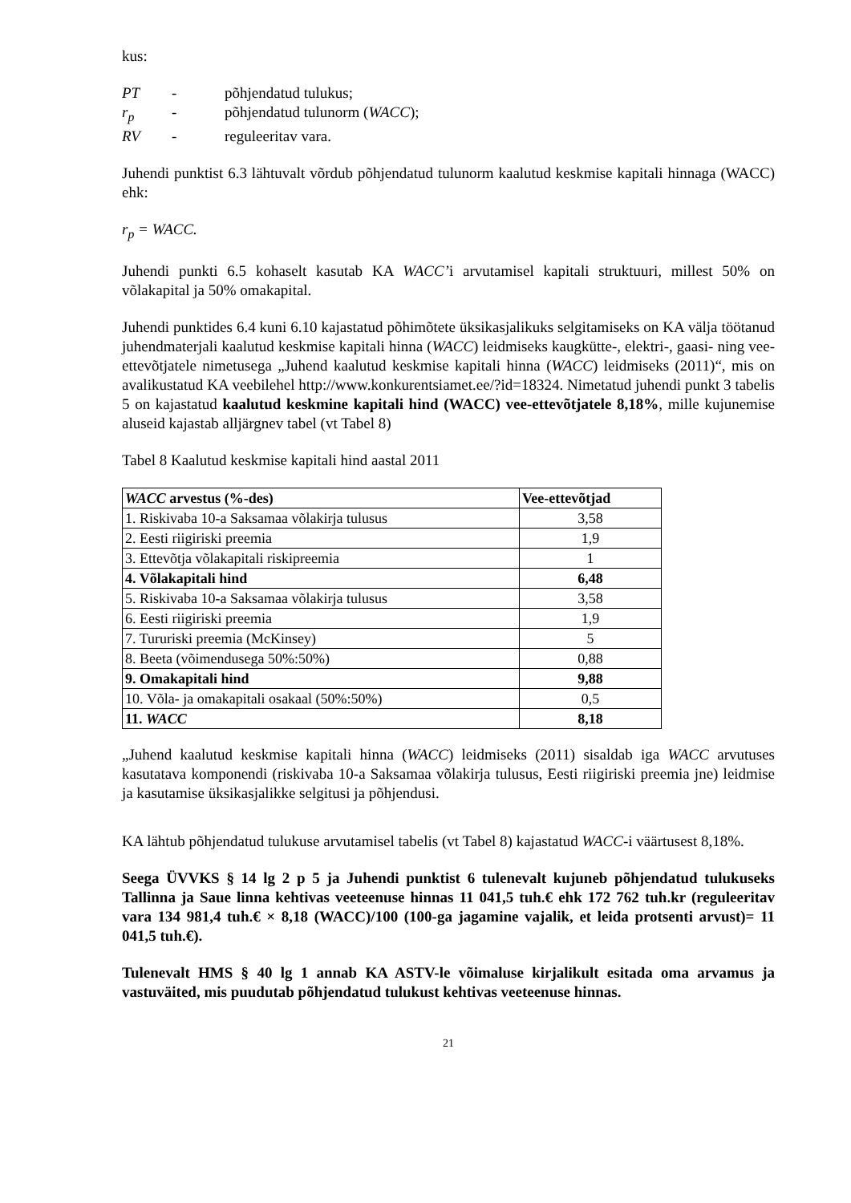kus:
| PT | - | põhjendatud tulukus; |
| r<sub>p</sub> | - | põhjendatud tulunorm ( WACC ); |
| RV | - | reguleeritav vara. |
Juhendi punktist 6.3 lähtuvalt võrdub põhjendatud tulunorm kaalutud keskmise kapitali hinnaga (WACC) ehk:
r<sub>p</sub> = WACC.
Juhendi punkti 6.5 kohaselt kasutab KA WACC’i arvutamisel kapitali struktuuri, millest 50% on võlakapital ja 50% omakapital.
Juhendi punktides 6.4 kuni 6.10 kajastatud põhimõtete üksikasjalikuks selgitamiseks on KA välja töötanud juhendmaterjali kaalutud keskmise kapitali hinna (WACC) leidmiseks kaugkütte-, elektri-, gaasi- ning vee-ettevõtjatele nimetusega „Juhend kaalutud keskmise kapitali hinna (WACC) leidmiseks (2011)“, mis on avalikustatud KA veebilehel http://www.konkurentsiamet.ee/?id=18324. Nimetatud juhendi punkt 3 tabelis 5 on kajastatud kaalutud keskmine kapitali hind (WACC) vee-ettevõtjatele 8,18%, mille kujunemise aluseid kajastab alljärgnev tabel (vt Tabel 8)
Tabel 8 Kaalutud keskmise kapitali hind aastal 2011
| WACC arvestus (%-des) | Vee-ettevõtjad |
| --- | --- |
| 1. Riskivaba 10-a Saksamaa võlakirja tulusus | 3,58 |
| 2. Eesti riigiriski preemia | 1,9 |
| 3. Ettevõtja võlakapitali riskipreemia | 1 |
| 4. Võlakapitali hind | 6,48 |
| 5. Riskivaba 10-a Saksamaa võlakirja tulusus | 3,58 |
| 6. Eesti riigiriski preemia | 1,9 |
| 7. Tururiski preemia (McKinsey) | 5 |
| 8. Beeta (võimendusega 50%:50%) | 0,88 |
| 9. Omakapitali hind | 9,88 |
| 10. Võla- ja omakapitali osakaal (50%:50%) | 0,5 |
| 11. WACC | 8,18 |
„Juhend kaalutud keskmise kapitali hinna (WACC) leidmiseks (2011) sisaldab iga WACC arvutuses kasutatava komponendi (riskivaba 10-a Saksamaa võlakirja tulusus, Eesti riigiriski preemia jne) leidmise ja kasutamise üksikasjalikke selgitusi ja põhjendusi.
KA lähtub põhjendatud tulukuse arvutamisel tabelis (vt Tabel 8) kajastatud WACC-i väärtusest 8,18%.
Seega ÜVVKS § 14 lg 2 p 5 ja Juhendi punktist 6 tulenevalt kujuneb põhjendatud tulukuseks Tallinna ja Saue linna kehtivas veeteenuse hinnas 11 041,5 tuh.€ ehk 172 762 tuh.kr (reguleeritav vara 134 981,4 tuh.€ × 8,18 (WACC)/100 (100-ga jagamine vajalik, et leida protsenti arvust)= 11 041,5 tuh.€).
Tulenevalt HMS § 40 lg 1 annab KA ASTV-le võimaluse kirjalikult esitada oma arvamus ja vastuväited, mis puudutab põhjendatud tulukust kehtivas veeteenuse hinnas.
21